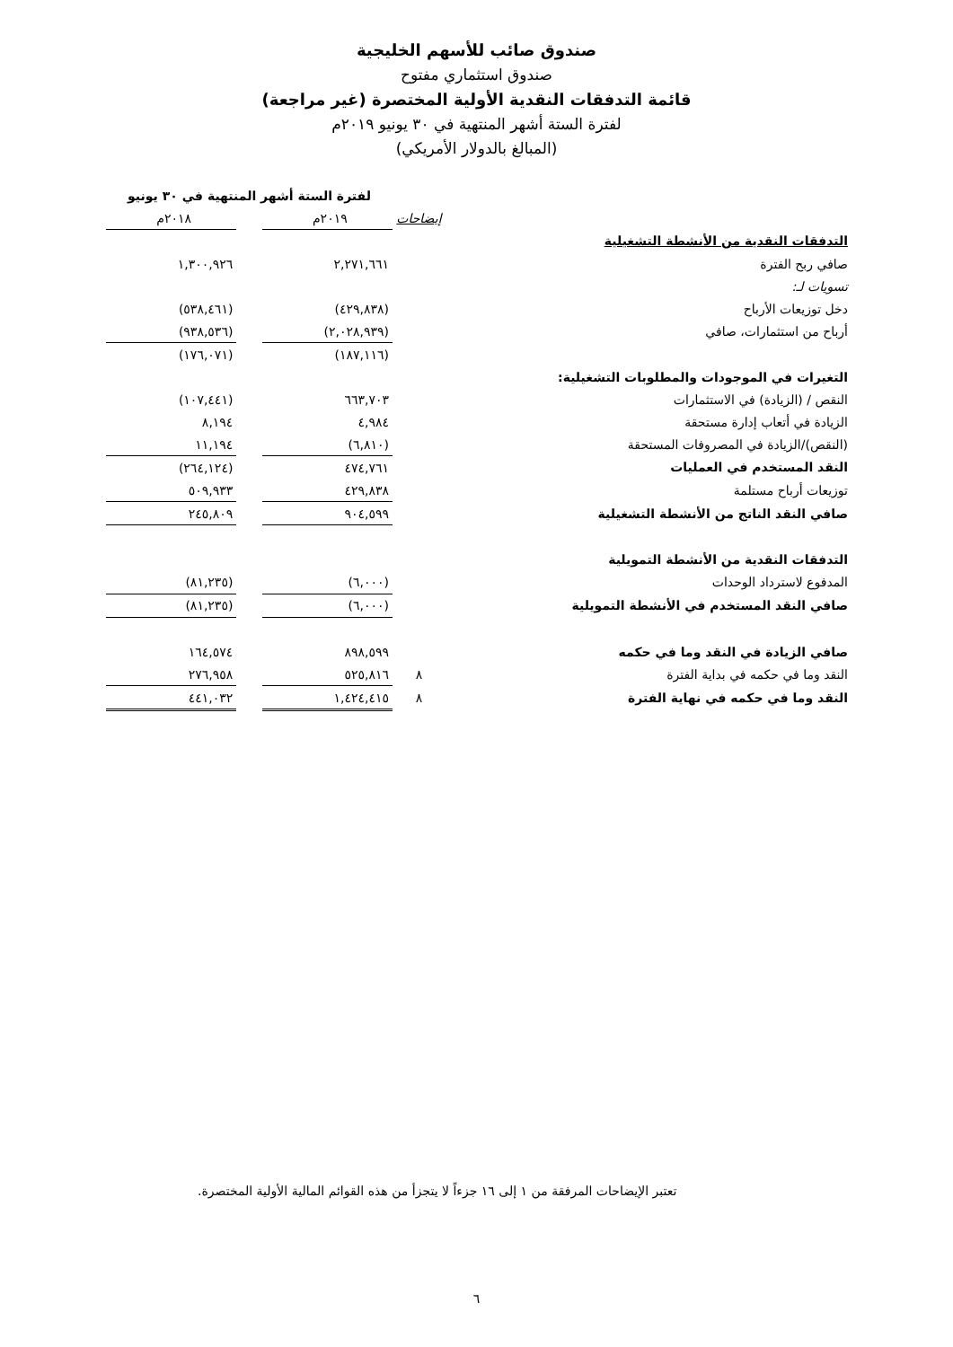صندوق صائب للأسهم الخليجية
صندوق استثماري مفتوح
قائمة التدفقات النقدية الأولية المختصرة (غير مراجعة)
لفترة الستة أشهر المنتهية في ٣٠ يونيو ٢٠١٩م
(المبالغ بالدولار الأمريكي)
| | | لفترة الستة أشهر المنتهية في ٣٠ يونيو | | |
| | إيضاحات | ٢٠١٩م | | ٢٠١٨م |
| التدفقات النقدية من الأنشطة التشغيلية | | | | |
| صافي ربح الفترة | | ٢,٢٧١,٦٦١ | | ١,٣٠٠,٩٢٦ |
| تسويات لـ: | | | | |
| دخل توزيعات الأرباح | | (٤٢٩,٨٣٨) | | (٥٣٨,٤٦١) |
| أرباح من استثمارات، صافي | | (٢,٠٢٨,٩٣٩) | | (٩٣٨,٥٣٦) |
| | | (١٨٧,١١٦) | | (١٧٦,٠٧١) |
| التغيرات في الموجودات والمطلوبات التشغيلية: | | | | |
| النقص / (الزيادة) في الاستثمارات | | ٦٦٣,٧٠٣ | | (١٠٧,٤٤١) |
| الزيادة في أتعاب إدارة مستحقة | | ٤,٩٨٤ | | ٨,١٩٤ |
| (النقص)/الزيادة في المصروفات المستحقة | | (٦,٨١٠) | | ١١,١٩٤ |
| النقد المستخدم في العمليات | | ٤٧٤,٧٦١ | | (٢٦٤,١٢٤) |
| توزيعات أرباح مستلمة | | ٤٢٩,٨٣٨ | | ٥٠٩,٩٣٣ |
| صافي النقد الناتج من الأنشطة التشغيلية | | ٩٠٤,٥٩٩ | | ٢٤٥,٨٠٩ |
| التدفقات النقدية من الأنشطة التمويلية | | | | |
| المدفوع لاسترداد الوحدات | | (٦,٠٠٠) | | (٨١,٢٣٥) |
| صافي النقد المستخدم في الأنشطة التمويلية | | (٦,٠٠٠) | | (٨١,٢٣٥) |
| صافي الزيادة في النقد وما في حكمه | | ٨٩٨,٥٩٩ | | ١٦٤,٥٧٤ |
| النقد وما في حكمه في بداية الفترة | ٨ | ٥٢٥,٨١٦ | | ٢٧٦,٩٥٨ |
| النقد وما في حكمه في نهاية الفترة | ٨ | ١,٤٢٤,٤١٥ | | ٤٤١,٠٣٢ |
تعتبر الإيضاحات المرفقة من ١ إلى ١٦ جزءاً لا يتجزأ من هذه القوائم المالية الأولية المختصرة.
٦